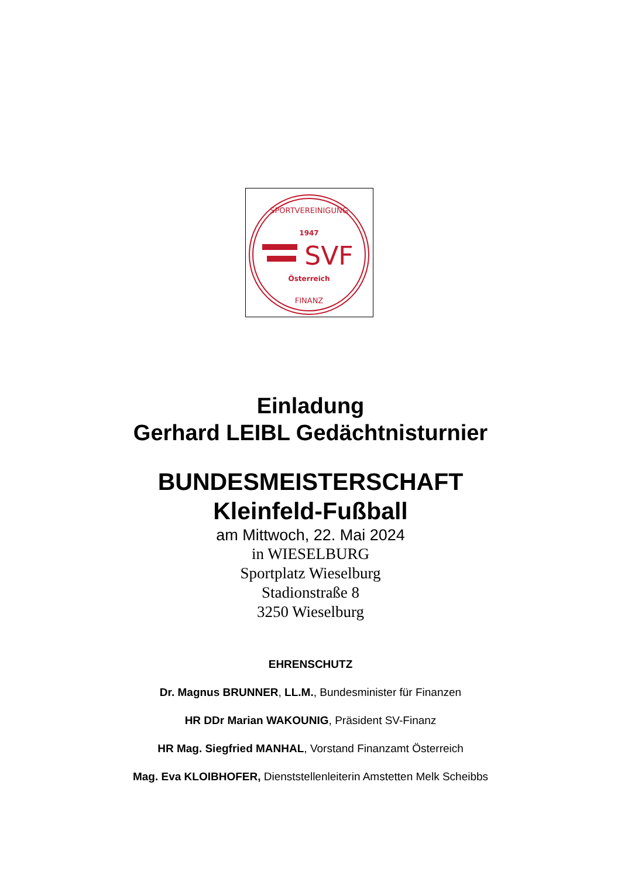1947
SVF
Österreich
SPORTVEREINIGUNG
FINANZ
Einladung
Gerhard LEIBL Gedächtnisturnier
BUNDESMEISTERSCHAFT
Kleinfeld-Fußball
am Mittwoch, 22. Mai 2024
in WIESELBURG
Sportplatz Wieselburg
Stadionstraße 8
3250 Wieselburg
EHRENSCHUTZ
Dr. Magnus BRUNNER, LL.M., Bundesminister für Finanzen
HR DDr Marian WAKOUNIG, Präsident SV-Finanz
HR Mag. Siegfried MANHAL, Vorstand Finanzamt Österreich
Mag. Eva KLOIBHOFER, Dienststellenleiterin Amstetten Melk Scheibbs